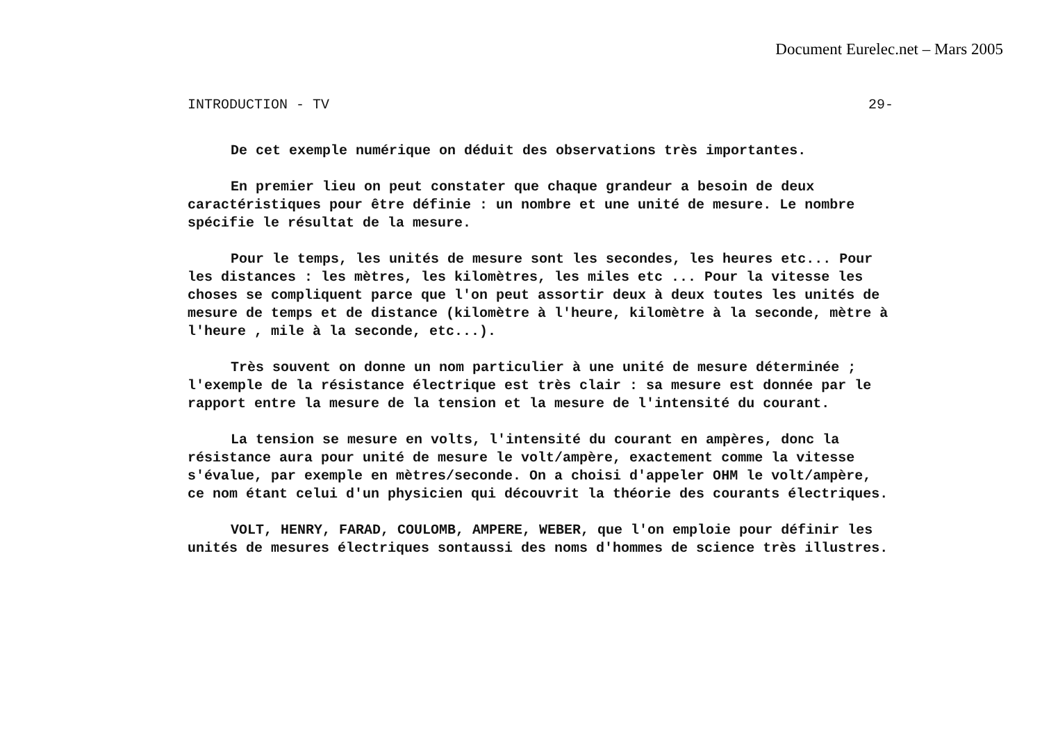Document Eurelec.net – Mars 2005
INTRODUCTION - TV 29-
De cet exemple numérique on déduit des observations très importantes.
En premier lieu on peut constater que chaque grandeur a besoin de deux caractéristiques pour être définie : un nombre et une unité de mesure. Le nombre spécifie le résultat de la mesure.
Pour le temps, les unités de mesure sont les secondes, les heures etc... Pour les distances : les mètres, les kilomètres, les miles etc ... Pour la vitesse les choses se compliquent parce que l'on peut assortir deux à deux toutes les unités de mesure de temps et de distance (kilomètre à l'heure, kilomètre à la seconde, mètre à l'heure , mile à la seconde, etc...).
Très souvent on donne un nom particulier à une unité de mesure déterminée ; l'exemple de la résistance électrique est très clair : sa mesure est donnée par le rapport entre la mesure de la tension et la mesure de l'intensité du courant.
La tension se mesure en volts, l'intensité du courant en ampères, donc la résistance aura pour unité de mesure le volt/ampère, exactement comme la vitesse s'évalue, par exemple en mètres/seconde. On a choisi d'appeler OHM le volt/ampère, ce nom étant celui d'un physicien qui découvrit la théorie des courants électriques.
VOLT, HENRY, FARAD, COULOMB, AMPERE, WEBER, que l'on emploie pour définir les unités de mesures électriques sontaussi des noms d'hommes de science très illustres.